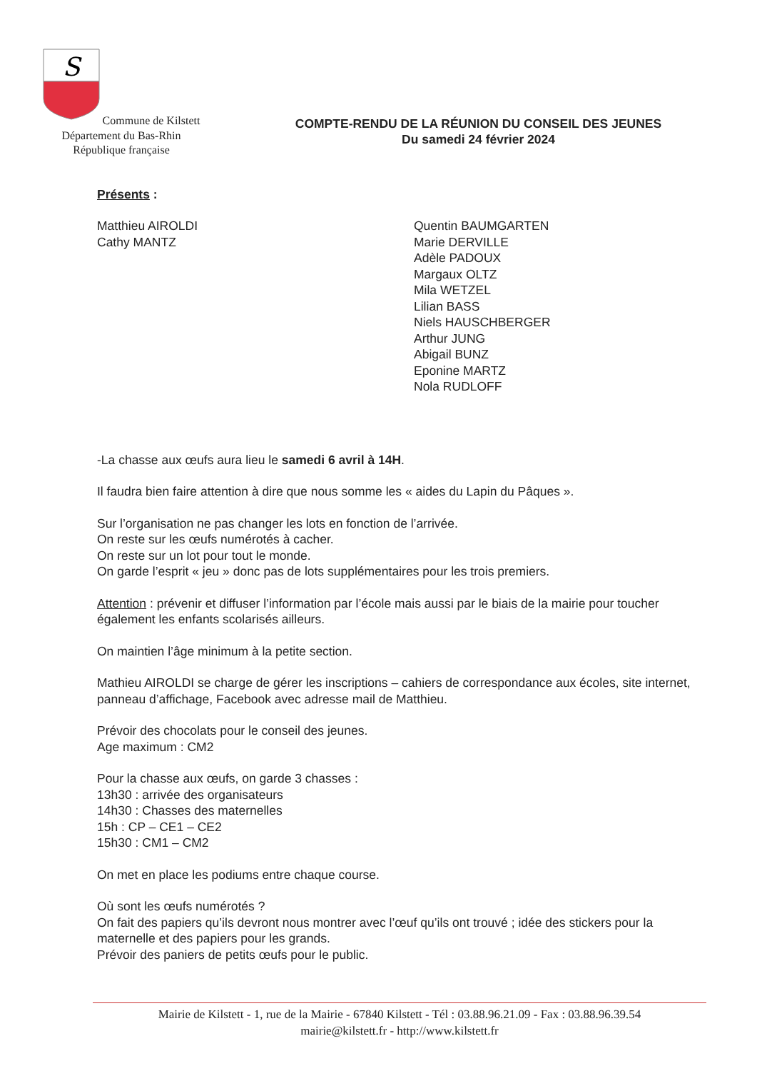S
Commune de Kilstett
Département du Bas-Rhin
République française
COMPTE-RENDU DE LA RÉUNION DU CONSEIL DES JEUNES
Du samedi 24 février 2024
Présents :
Matthieu AIROLDI
Cathy MANTZ
Quentin BAUMGARTEN
Marie DERVILLE
Adèle PADOUX
Margaux OLTZ
Mila WETZEL
Lilian BASS
Niels HAUSCHBERGER
Arthur JUNG
Abigail BUNZ
Eponine MARTZ
Nola RUDLOFF
-La chasse aux œufs aura lieu le samedi 6 avril à 14H.
Il faudra bien faire attention à dire que nous somme les « aides du Lapin du Pâques ».
Sur l’organisation ne pas changer les lots en fonction de l’arrivée.
On reste sur les œufs numérotés à cacher.
On reste sur un lot pour tout le monde.
On garde l’esprit « jeu » donc pas de lots supplémentaires pour les trois premiers.
Attention : prévenir et diffuser l’information par l’école mais aussi par le biais de la mairie pour toucher également les enfants scolarisés ailleurs.
On maintien l’âge minimum à la petite section.
Mathieu AIROLDI se charge de gérer les inscriptions – cahiers de correspondance aux écoles, site internet, panneau d’affichage, Facebook avec adresse mail de Matthieu.
Prévoir des chocolats pour le conseil des jeunes.
Age maximum : CM2
Pour la chasse aux œufs, on garde 3 chasses :
13h30 : arrivée des organisateurs
14h30 : Chasses des maternelles
15h : CP – CE1 – CE2
15h30 : CM1 – CM2
On met en place les podiums entre chaque course.
Où sont les œufs numérotés ?
On fait des papiers qu’ils devront nous montrer avec l’œuf qu’ils ont trouvé ; idée des stickers pour la maternelle et des papiers pour les grands.
Prévoir des paniers de petits œufs pour le public.
Mairie de Kilstett - 1, rue de la Mairie - 67840 Kilstett - Tél : 03.88.96.21.09 - Fax : 03.88.96.39.54
mairie@kilstett.fr - http://www.kilstett.fr